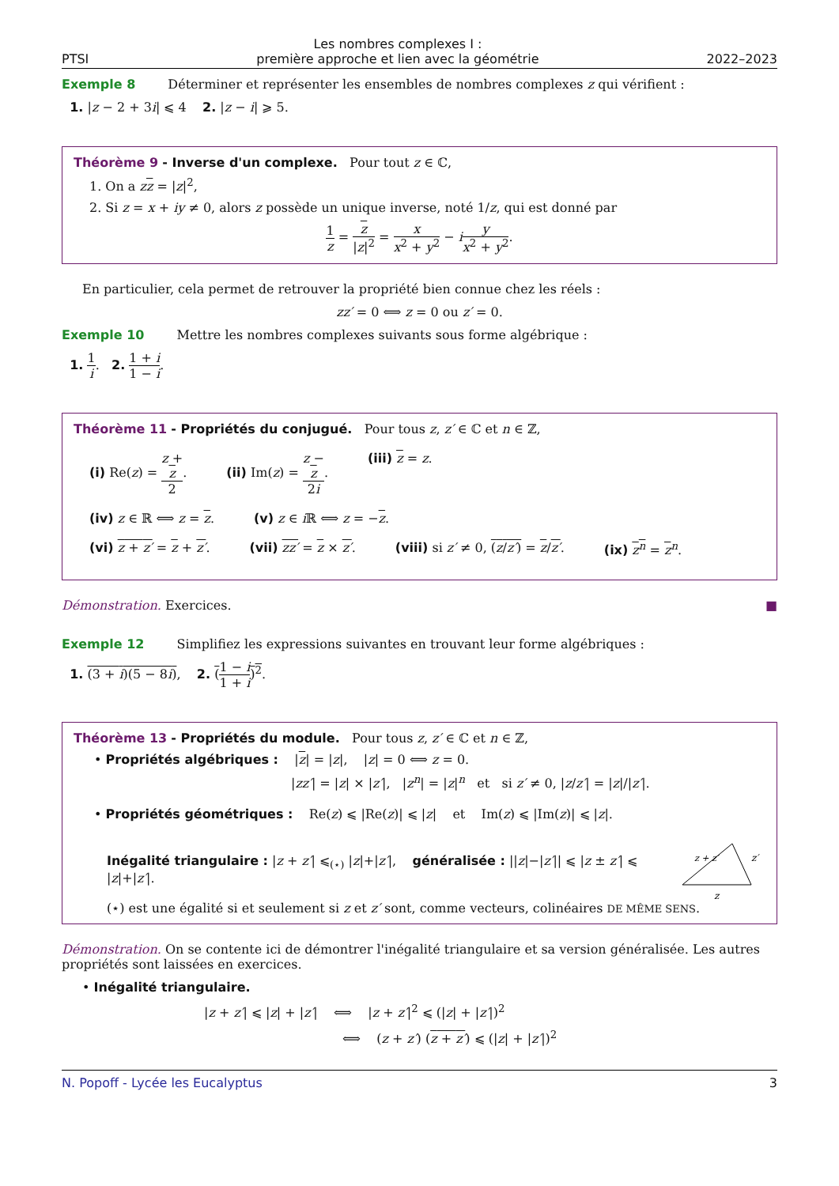PTSI
Les nombres complexes I :
première approche et lien avec la géométrie
2022–2023
Exemple 8 Déterminer et représenter les ensembles de nombres complexes z qui vérifient :
1. |z − 2 + 3i| ⩽ 4 2. |z − i| ⩾ 5.
Théorème 9 - Inverse d'un complexe. Pour tout z ∈ ℂ,
1. On a zz = |z|<sup>2</sup>,
2. Si z = x + iy ≠ 0, alors z possède un unique inverse, noté 1/z, qui est donné par
1 z = z |z|<sup>2</sup> = x x<sup>2</sup> + y<sup>2</sup> − iy x<sup>2</sup> + y<sup>2</sup>.
En particulier, cela permet de retrouver la propriété bien connue chez les réels :
zz′ = 0 ⟺ z = 0 ou z′ = 0.
Exemple 10 Mettre les nombres complexes suivants sous forme algébrique :
1. 1 i. 2. 1 + i 1 − i.
Théorème 11 - Propriétés du conjugué. Pour tous z, z′ ∈ ℂ et n ∈ ℤ,
(i) Re(z) = z +
z 2. (ii) Im(z) = z −
z 2i. (iii) z = z.
(iv) z ∈ ℝ ⟺ z = z. (v) z ∈ i ℝ ⟺ z = −z.
(vi) z + z′ = z + z′. (vii) zz′ = z × z′. (viii) si z′ ≠ 0, (z/z′) = z/z′. (ix) z<sup>n</sup> = z<sup>n</sup>.
Démonstration. Exercices. ■
Exemple 12 Simplifiez les expressions suivantes en trouvant leur forme algébriques :
1. (3 + i)(5 − 8i), 2. (1 − i 1 + i)<sup>2</sup>.
Théorème 13 - Propriétés du module. Pour tous z, z′ ∈ ℂ et n ∈ ℤ,
• Propriétés algébriques : |z| = |z|, |z| = 0 ⟺ z = 0.
|zz′| = |z| × |z′|, |z<sup>n</sup>| = |z|<sup>n</sup> et si z′ ≠ 0, |z/z′| = |z|/|z′|.
• Propriétés géométriques : Re(z) ⩽ |Re(z)| ⩽ |z| et Im(z) ⩽ |Im(z)| ⩽ |z|.
Inégalité triangulaire : |z + z′| ⩽<sub>(⋆)</sub> |z|+|z′|, généralisée : ||z|−|z′|| ⩽ |z ± z′| ⩽ |z|+|z′|.
z
z′
z + z′
(⋆) est une égalité si et seulement si z et z′ sont, comme vecteurs, colinéaires DE MÊME SENS.
Démonstration. On se contente ici de démontrer l'inégalité triangulaire et sa version généralisée. Les autres propriétés sont laissées en exercices.
• Inégalité triangulaire.
|z + z′| ⩽ |z| + |z′| ⟺ |z + z′|<sup>2</sup> ⩽ (|z| + |z′|)<sup>2</sup>
⟺ (z + z′) (z + z′) ⩽ (|z| + |z′|)<sup>2</sup>
N. Popoff - Lycée les Eucalyptus 3